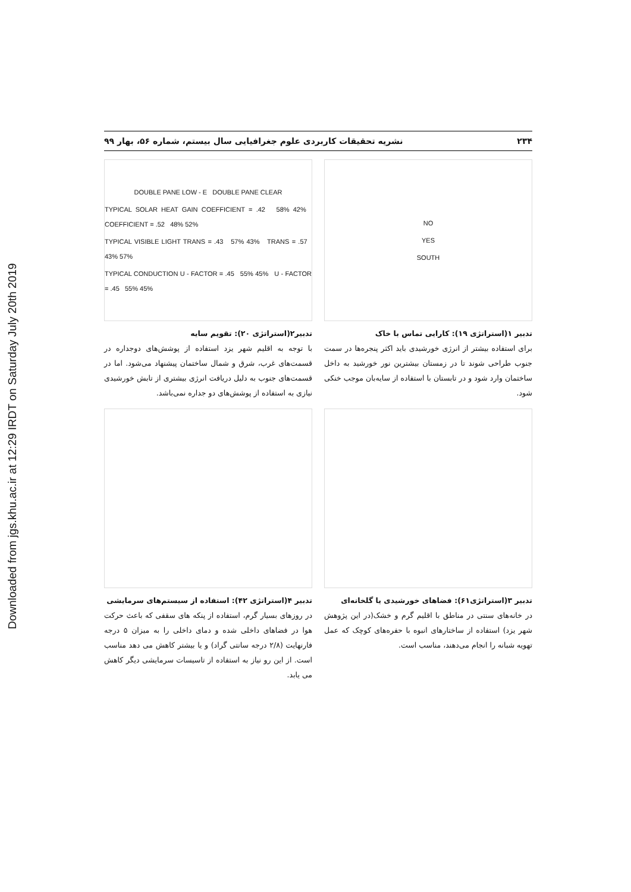Downloaded from jgs.khu.ac.ir at 12:29 IRDT on Saturday July 20th 2019
۲۳۴ نشریه تحقیقات کاربردی علوم جغرافیایی سال بیستم، شماره ۵۶، بهار ۹۹
NO
YES
SOUTH
تدبیر ۱(استراتژی ۱۹): کارایی تماس با خاک
برای استفاده بیشتر از انرژی خورشیدی باید اکثر پنجره‌ها در سمت جنوب طراحی شوند تا در زمستان بیشترین نور خورشید به داخل ساختمان وارد شود و در تابستان با استفاده از سایه‌بان موجب خنکی شود.
DOUBLE PANE LOW - E DOUBLE PANE CLEAR
TYPICAL SOLAR HEAT GAIN COEFFICIENT = .42 58% 42% COEFFICIENT = .52 48% 52%
TYPICAL VISIBLE LIGHT TRANS = .43 57% 43% TRANS = .57 43% 57%
TYPICAL CONDUCTION U - FACTOR = .45 55% 45% U - FACTOR = .45 55% 45%
تدبیر۲(استراتژی ۲۰): تقویم سایه
با توجه به اقلیم شهر یزد استفاده از پوشش‌های دوجداره در قسمت‌های غرب، شرق و شمال ساختمان پیشنهاد می‌شود. اما در قسمت‌های جنوب به دلیل دریافت انرژی بیشتری از تابش خورشیدی نیازی به استفاده از پوشش‌های دو جداره نمی‌باشد.
تدبیر ۳(استراتژی۶۱): فضاهای خورشیدی یا گلخانه‌ای
در خانه‌های سنتی در مناطق با اقلیم گرم و خشک(در این پژوهش شهر یزد) استفاده از ساختارهای انبوه با حفره‌های کوچک که عمل تهویه شبانه را انجام می‌دهند، مناسب است.
تدبیر ۴(استراتژی ۴۲): استفاده از سیستم‌های سرمایشی
در روزهای بسیار گرم، استفاده از پنکه های سقفی که باعث حرکت هوا در فضاهای داخلی شده و دمای داخلی را به میزان ۵ درجه فارنهایت (۲/۸ درجه سانتی گراد) و یا بیشتر کاهش می دهد مناسب است. از این رو نیاز به استفاده از تاسیسات سرمایشی دیگر کاهش می یابد.